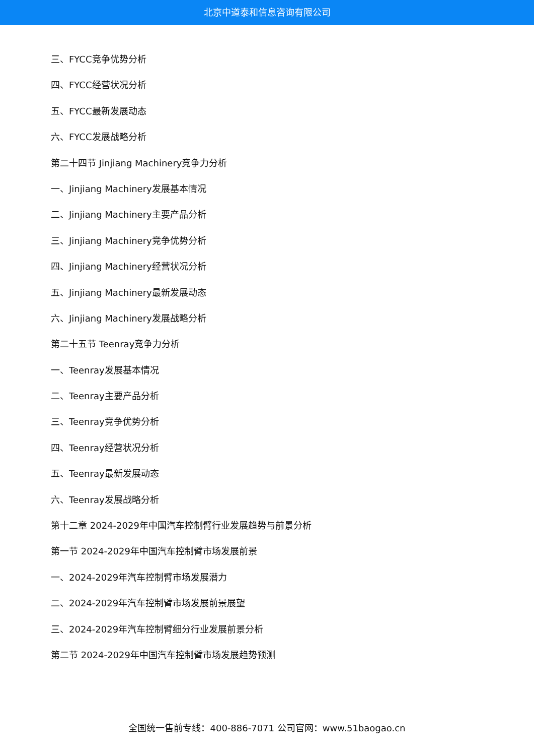北京中道泰和信息咨询有限公司
三、FYCC竞争优势分析
四、FYCC经营状况分析
五、FYCC最新发展动态
六、FYCC发展战略分析
第二十四节 Jinjiang Machinery竞争力分析
一、Jinjiang Machinery发展基本情况
二、Jinjiang Machinery主要产品分析
三、Jinjiang Machinery竞争优势分析
四、Jinjiang Machinery经营状况分析
五、Jinjiang Machinery最新发展动态
六、Jinjiang Machinery发展战略分析
第二十五节 Teenray竞争力分析
一、Teenray发展基本情况
二、Teenray主要产品分析
三、Teenray竞争优势分析
四、Teenray经营状况分析
五、Teenray最新发展动态
六、Teenray发展战略分析
第十二章 2024-2029年中国汽车控制臂行业发展趋势与前景分析
第一节 2024-2029年中国汽车控制臂市场发展前景
一、2024-2029年汽车控制臂市场发展潜力
二、2024-2029年汽车控制臂市场发展前景展望
三、2024-2029年汽车控制臂细分行业发展前景分析
第二节 2024-2029年中国汽车控制臂市场发展趋势预测
全国统一售前专线：400-886-7071 公司官网：www.51baogao.cn